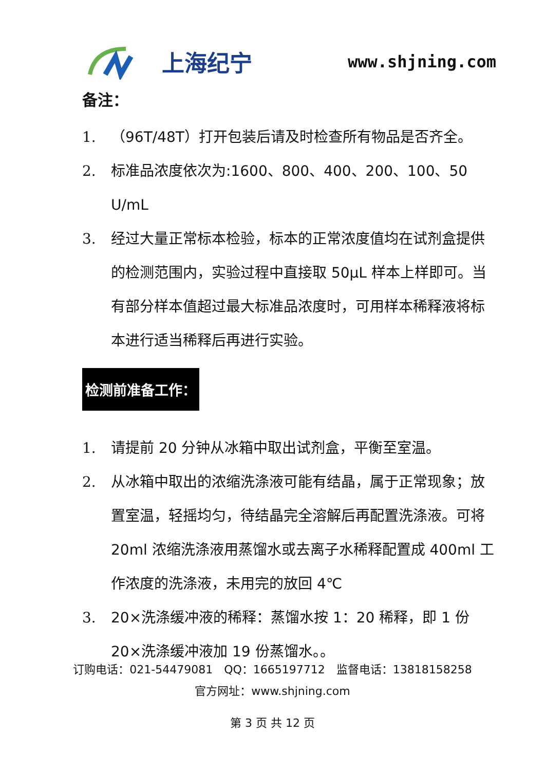上海纪宁
www.shjning.com
备注：
1. （96T/48T）打开包装后请及时检查所有物品是否齐全。
2. 标准品浓度依次为:1600、800、400、200、100、50 U/mL
3. 经过大量正常标本检验，标本的正常浓度值均在试剂盒提供的检测范围内，实验过程中直接取 50μL 样本上样即可。当有部分样本值超过最大标准品浓度时，可用样本稀释液将标本进行适当稀释后再进行实验。
检测前准备工作：
1. 请提前 20 分钟从冰箱中取出试剂盒，平衡至室温。
2. 从冰箱中取出的浓缩洗涤液可能有结晶，属于正常现象；放置室温，轻摇均匀，待结晶完全溶解后再配置洗涤液。可将 20ml 浓缩洗涤液用蒸馏水或去离子水稀释配置成 400ml 工作浓度的洗涤液，未用完的放回 4℃
3. 20×洗涤缓冲液的稀释：蒸馏水按 1：20 稀释，即 1 份 20×洗涤缓冲液加 19 份蒸馏水。。
订购电话：021-54479081　QQ：1665197712　监督电话：13818158258
官方网址：www.shjning.com
第 3 页 共 12 页